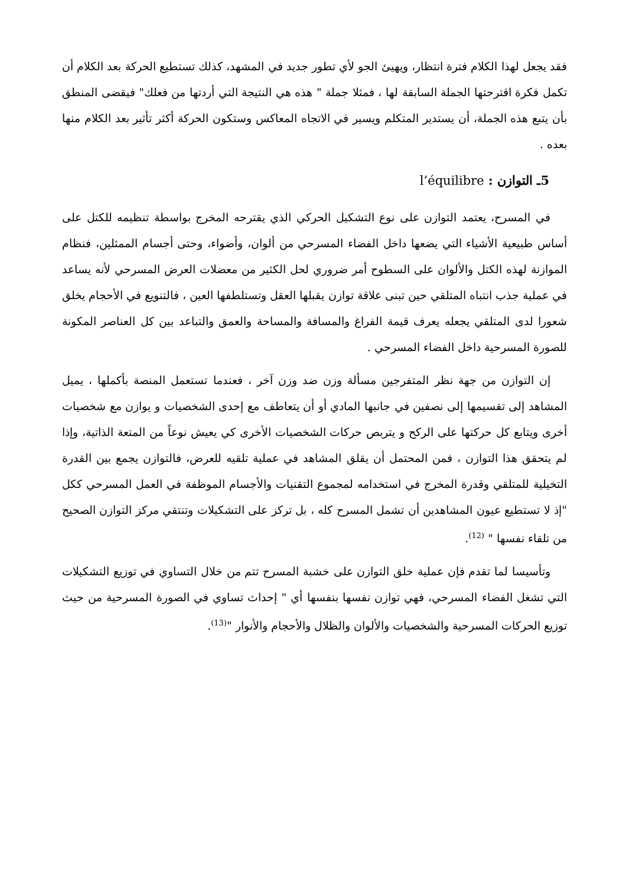فقد يجعل لهذا الكلام فترة انتظار، ويهيئ الجو لأي تطور جديد في المشهد، كذلك تستطيع الحركة بعد الكلام أن تكمل فكرة اقترحتها الجملة السابقة لها ، فمثلا جملة " هذه هي النتيجة التي أردتها من فعلك" فيقضى المنطق بأن يتبع هذه الجملة، أن يستدير المتكلم ويسير في الاتجاه المعاكس وستكون الحركة أكثر تأثير بعد الكلام منها بعده .
5ـ التوازن : l’équilibre
في المسرح، يعتمد التوازن على نوع التشكيل الحركي الذي يقترحه المخرج بواسطة تنظيمه للكتل على أساس طبيعية الأشياء التي يضعها داخل الفضاء المسرحي من ألوان، وأضواء، وحتى أجسام الممثلين، فنظام الموازنة لهذه الكتل والألوان على السطوح أمر ضروري لحل الكثير من معضلات العرض المسرحي لأنه يساعد في عملية جذب انتباه المتلقي حين تبنى علاقة توازن يقبلها العقل وتستلطفها العين ، فالتنويع في الأحجام يخلق شعورا لدى المتلقي يجعله يعرف قيمة الفراغ والمسافة والمساحة والعمق والتباعد بين كل العناصر المكونة للصورة المسرحية داخل الفضاء المسرحي .
إن التوازن من جهة نظر المتفرجين مسألة وزن ضد وزن آخر ، فعندما تستعمل المنصة بأكملها ، يميل المشاهد إلى تقسيمها إلى نصفين في جانبها المادي أو أن يتعاطف مع إحدى الشخصيات و يوازن مع شخصيات أخرى ويتابع كل حركتها على الركح و يتربص حركات الشخصيات الأخرى كي يعيش نوعاً من المتعة الذاتية، وإذا لم يتحقق هذا التوازن ، فمن المحتمل أن يقلق المشاهد في عملية تلقيه للعرض، فالتوازن يجمع بين القدرة التخيلية للمتلقي وقدرة المخرج في استخدامه لمجموع التقنيات والأجسام الموظفة في العمل المسرحي ككل "إذ لا تستطيع عيون المشاهدين أن تشمل المسرح كله ، بل تركز على التشكيلات وتنتقي مركز التوازن الصحيح من تلقاء نفسها " <sup>(12)</sup>.
وتأسيسا لما تقدم فإن عملية خلق التوازن على خشبة المسرح تتم من خلال التساوي في توزيع التشكيلات التي تشغل الفضاء المسرحي، فهي توازن نفسها بنفسها أي " إحداث تساوي في الصورة المسرحية من حيث توزيع الحركات المسرحية والشخصيات والألوان والظلال والأحجام والأنوار "<sup>(13)</sup>.